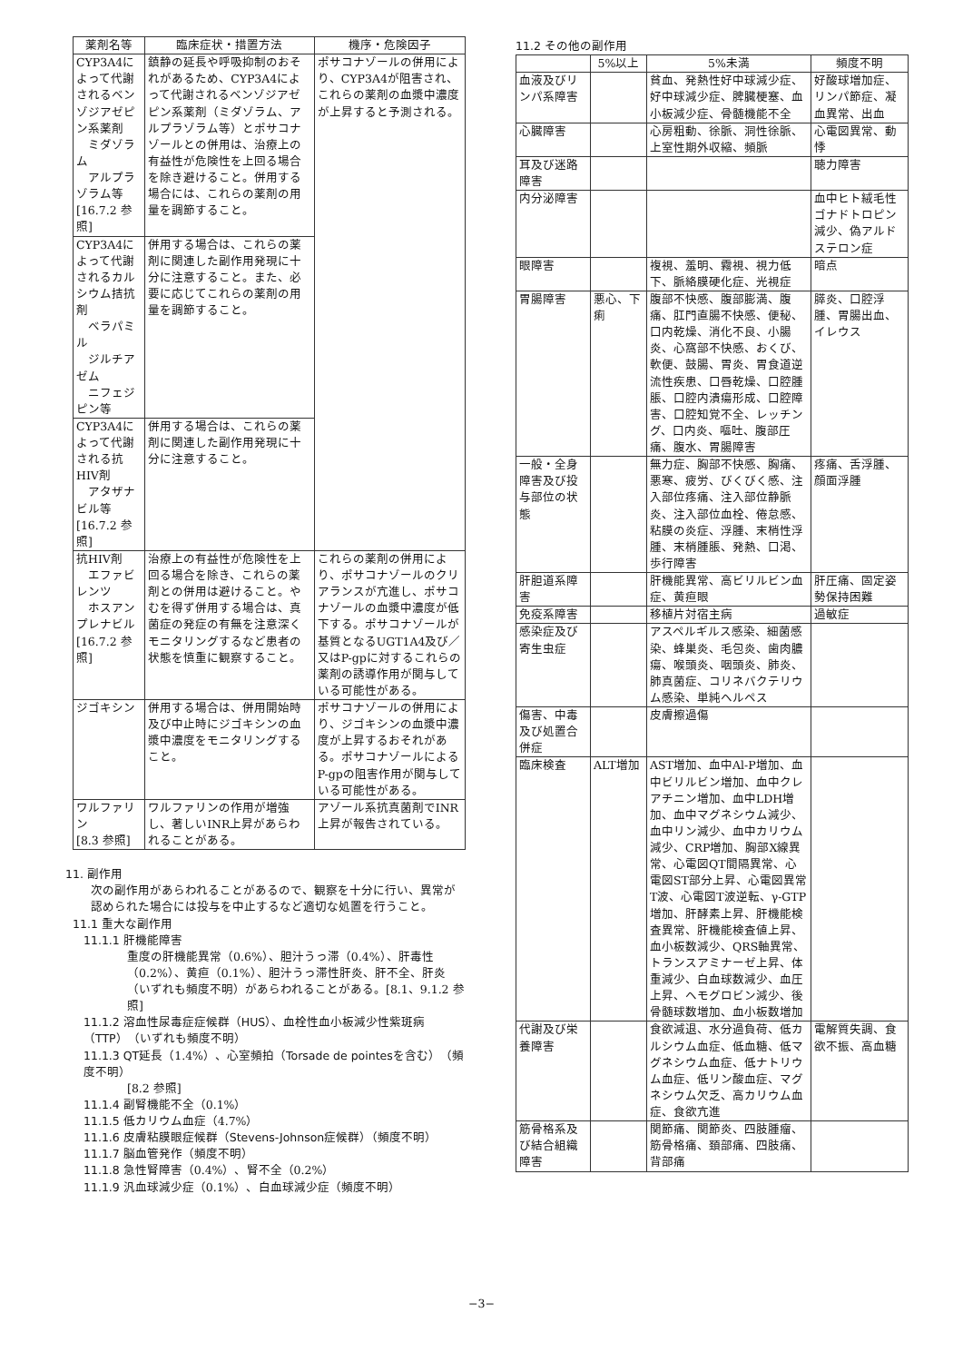| 薬剤名等 | 臨床症状・措置方法 | 機序・危険因子 |
| --- | --- | --- |
| CYP3A4によって代謝されるベンゾジアゼピン系薬剤 ミダゾラム アルプラゾラム等 [16.7.2 参照] | 鎮静の延長や呼吸抑制のおそれがあるため、CYP3A4によって代謝されるベンゾジアゼピン系薬剤（ミダゾラム、アルプラゾラム等）とポサコナゾールとの併用は、治療上の有益性が危険性を上回る場合を除き避けること。併用する場合には、これらの薬剤の用量を調節すること。 | ポサコナゾールの併用により、CYP3A4が阻害され、これらの薬剤の血漿中濃度が上昇すると予測される。 |
| CYP3A4によって代謝されるカルシウム拮抗剤 ベラパミル ジルチアゼム ニフェジピン等 | 併用する場合は、これらの薬剤に関連した副作用発現に十分に注意すること。また、必要に応じてこれらの薬剤の用量を調節すること。 | |
| CYP3A4によって代謝される抗HIV剤 アタザナビル等 [16.7.2 参照] | 併用する場合は、これらの薬剤に関連した副作用発現に十分に注意すること。 | |
| 抗HIV剤 エファビレンツ ホスアンプレナビル [16.7.2 参照] | 治療上の有益性が危険性を上回る場合を除き、これらの薬剤との併用は避けること。やむを得ず併用する場合は、真菌症の発症の有無を注意深くモニタリングするなど患者の状態を慎重に観察すること。 | これらの薬剤の併用により、ポサコナゾールのクリアランスが亢進し、ポサコナゾールの血漿中濃度が低下する。ポサコナゾールが基質となるUGT1A4及び／又はP-gpに対するこれらの薬剤の誘導作用が関与している可能性がある。 |
| ジゴキシン | 併用する場合は、併用開始時及び中止時にジゴキシンの血漿中濃度をモニタリングすること。 | ポサコナゾールの併用により、ジゴキシンの血漿中濃度が上昇するおそれがある。ポサコナゾールによるP-gpの阻害作用が関与している可能性がある。 |
| ワルファリン [8.3 参照] | ワルファリンの作用が増強し、著しいINR上昇があらわれることがある。 | アゾール系抗真菌剤でINR上昇が報告されている。 |
11. 副作用
次の副作用があらわれることがあるので、観察を十分に行い、異常が認められた場合には投与を中止するなど適切な処置を行うこと。
11.1 重大な副作用
11.1.1 肝機能障害
重度の肝機能異常（0.6%）、胆汁うっ滞（0.4%）、肝毒性（0.2%）、黄疸（0.1%）、胆汁うっ滞性肝炎、肝不全、肝炎（いずれも頻度不明）があらわれることがある。[8.1、9.1.2 参照]
11.1.2 溶血性尿毒症症候群（HUS）、血栓性血小板減少性紫斑病（TTP）（いずれも頻度不明）
11.1.3 QT延長（1.4%）、心室頻拍（Torsade de pointesを含む）（頻度不明）
[8.2 参照]
11.1.4 副腎機能不全（0.1%）
11.1.5 低カリウム血症（4.7%）
11.1.6 皮膚粘膜眼症候群（Stevens-Johnson症候群）（頻度不明）
11.1.7 脳血管発作（頻度不明）
11.1.8 急性腎障害（0.4%）、腎不全（0.2%）
11.1.9 汎血球減少症（0.1%）、白血球減少症（頻度不明）
11.2 その他の副作用
| | 5%以上 | 5%未満 | 頻度不明 |
| --- | --- | --- | --- |
| 血液及びリンパ系障害 | | 貧血、発熱性好中球減少症、好中球減少症、脾臓梗塞、血小板減少症、骨髄機能不全 | 好酸球増加症、リンパ節症、凝血異常、出血 |
| 心臓障害 | | 心房粗動、徐脈、洞性徐脈、上室性期外収縮、頻脈 | 心電図異常、動悸 |
| 耳及び迷路障害 | | | 聴力障害 |
| 内分泌障害 | | | 血中ヒト絨毛性ゴナドトロピン減少、偽アルドステロン症 |
| 眼障害 | | 複視、羞明、霧視、視力低下、脈絡膜硬化症、光視症 | 暗点 |
| 胃腸障害 | 悪心、下痢 | 腹部不快感、腹部膨満、腹痛、肛門直腸不快感、便秘、口内乾燥、消化不良、小腸炎、心窩部不快感、おくび、軟便、鼓腸、胃炎、胃食道逆流性疾患、口唇乾燥、口腔腫脹、口腔内潰瘍形成、口腔障害、口腔知覚不全、レッチング、口内炎、嘔吐、腹部圧痛、腹水、胃腸障害 | 膵炎、口腔浮腫、胃腸出血、イレウス |
| 一般・全身障害及び投与部位の状態 | | 無力症、胸部不快感、胸痛、悪寒、疲労、びくびく感、注入部位疼痛、注入部位静脈炎、注入部位血栓、倦怠感、粘膜の炎症、浮腫、末梢性浮腫、末梢腫脹、発熱、口渇、歩行障害 | 疼痛、舌浮腫、顔面浮腫 |
| 肝胆道系障害 | | 肝機能異常、高ビリルビン血症、黄疸眼 | 肝圧痛、固定姿勢保持困難 |
| 免疫系障害 | | 移植片対宿主病 | 過敏症 |
| 感染症及び寄生虫症 | | アスペルギルス感染、細菌感染、蜂巣炎、毛包炎、歯肉膿瘍、喉頭炎、咽頭炎、肺炎、肺真菌症、コリネバクテリウム感染、単純ヘルペス | |
| 傷害、中毒及び処置合併症 | | 皮膚擦過傷 | |
| 臨床検査 | ALT増加 | AST増加、血中Al-P増加、血中ビリルビン増加、血中クレアチニン増加、血中LDH増加、血中マグネシウム減少、血中リン減少、血中カリウム減少、CRP増加、胸部X線異常、心電図QT間隔異常、心電図ST部分上昇、心電図異常T波、心電図T波逆転、γ-GTP増加、肝酵素上昇、肝機能検査異常、肝機能検査値上昇、血小板数減少、QRS軸異常、トランスアミナーゼ上昇、体重減少、白血球数減少、血圧上昇、ヘモグロビン減少、後骨髄球数増加、血小板数増加 | |
| 代謝及び栄養障害 | | 食欲減退、水分過負荷、低カルシウム血症、低血糖、低マグネシウム血症、低ナトリウム血症、低リン酸血症、マグネシウム欠乏、高カリウム血症、食欲亢進 | 電解質失調、食欲不振、高血糖 |
| 筋骨格系及び結合組織障害 | | 関節痛、関節炎、四肢腫瘤、筋骨格痛、頚部痛、四肢痛、背部痛 | |
−3−